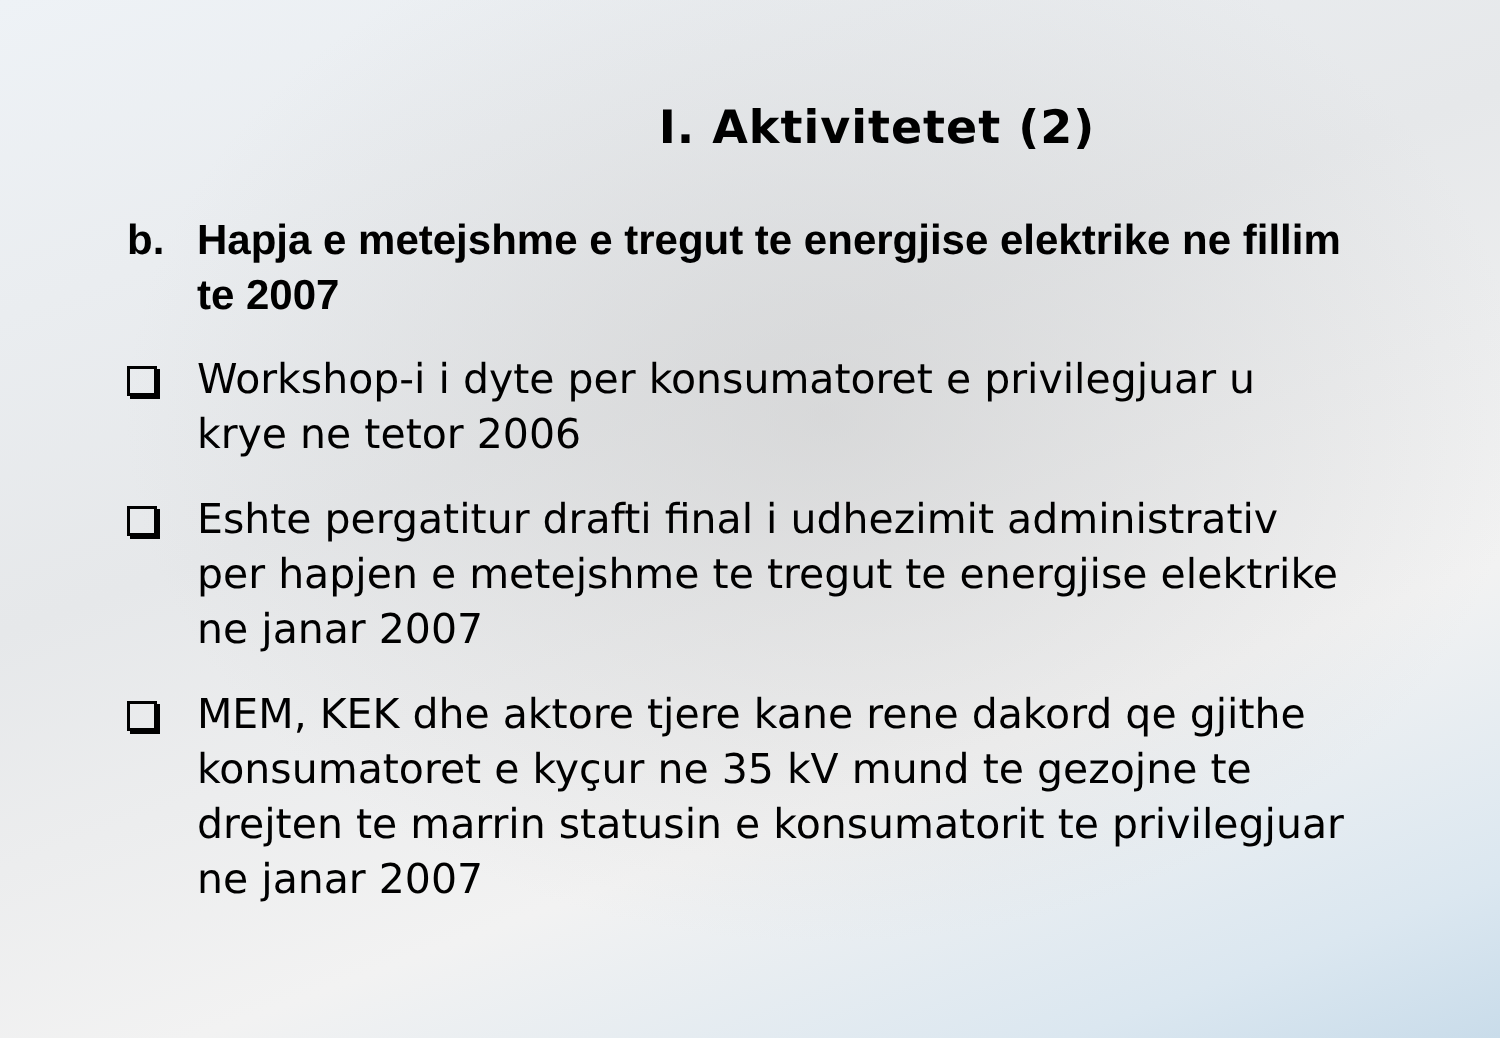I. Aktivitetet (2)
b. Hapja e metejshme e tregut te energjise elektrike ne fillim te 2007
Workshop-i i dyte per konsumatoret e privilegjuar u krye ne tetor 2006
Eshte pergatitur drafti final i udhezimit administrativ per hapjen e metejshme te tregut te energjise elektrike ne janar 2007
MEM, KEK dhe aktore tjere kane rene dakord qe gjithe konsumatoret e kyçur ne 35 kV mund te gezojne te drejten te marrin statusin e konsumatorit te privilegjuar ne janar 2007